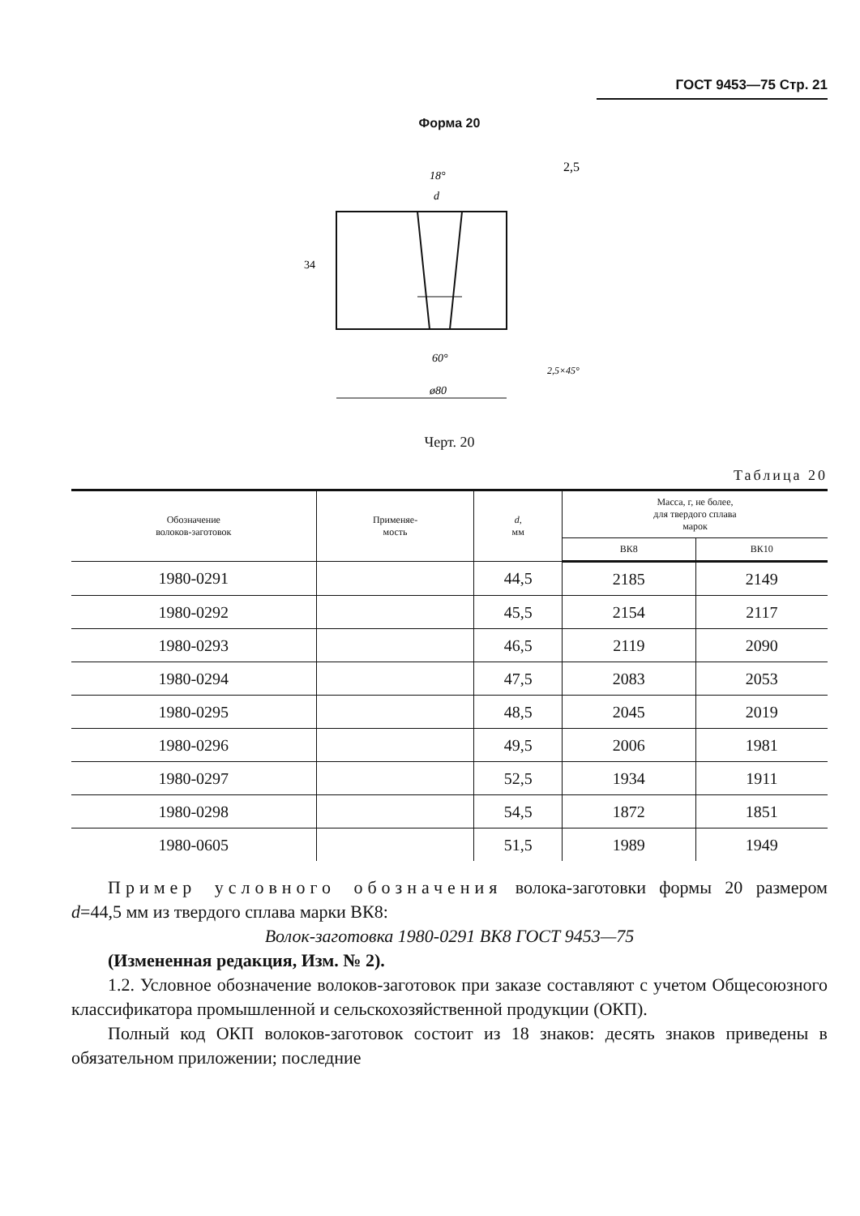ГОСТ 9453—75 Стр. 21
Форма 20
18°
d
2,5
34
60°
ø80
2,5×45°
Черт. 20
Таблица 20
| Обозначение волоков-заготовок | Применяе- мость | d , мм | Масса, г, не более, для твердого сплава марок | |
| --- | --- | --- | --- | --- |
| | | | ВК8 | ВК10 |
| 1980-0291 | | 44,5 | 2185 | 2149 |
| 1980-0292 | | 45,5 | 2154 | 2117 |
| 1980-0293 | | 46,5 | 2119 | 2090 |
| 1980-0294 | | 47,5 | 2083 | 2053 |
| 1980-0295 | | 48,5 | 2045 | 2019 |
| 1980-0296 | | 49,5 | 2006 | 1981 |
| 1980-0297 | | 52,5 | 1934 | 1911 |
| 1980-0298 | | 54,5 | 1872 | 1851 |
| 1980-0605 | | 51,5 | 1989 | 1949 |
Пример условного обозначения волока-заготовки формы 20 размером d=44,5 мм из твердого сплава марки ВК8:
Волок-заготовка 1980-0291 ВК8 ГОСТ 9453—75
(Измененная редакция, Изм. № 2).
1.2. Условное обозначение волоков-заготовок при заказе составляют с учетом Общесоюзного классификатора промышленной и сельскохозяйственной продукции (ОКП).
Полный код ОКП волоков-заготовок состоит из 18 знаков: десять знаков приведены в обязательном приложении; последние